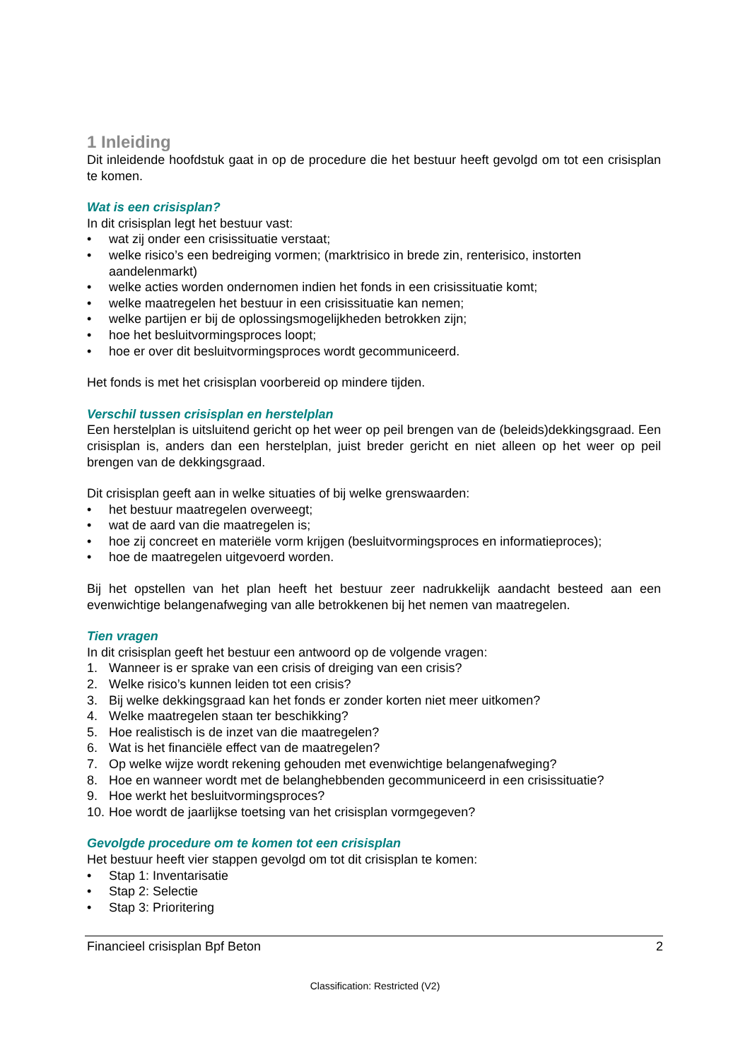1 Inleiding
Dit inleidende hoofdstuk gaat in op de procedure die het bestuur heeft gevolgd om tot een crisisplan te komen.
Wat is een crisisplan?
In dit crisisplan legt het bestuur vast:
• wat zij onder een crisissituatie verstaat;
• welke risico’s een bedreiging vormen; (marktrisico in brede zin, renterisico, instorten aandelenmarkt)
• welke acties worden ondernomen indien het fonds in een crisissituatie komt;
• welke maatregelen het bestuur in een crisissituatie kan nemen;
• welke partijen er bij de oplossingsmogelijkheden betrokken zijn;
• hoe het besluitvormingsproces loopt;
• hoe er over dit besluitvormingsproces wordt gecommuniceerd.
Het fonds is met het crisisplan voorbereid op mindere tijden.
Verschil tussen crisisplan en herstelplan
Een herstelplan is uitsluitend gericht op het weer op peil brengen van de (beleids)dekkingsgraad. Een crisisplan is, anders dan een herstelplan, juist breder gericht en niet alleen op het weer op peil brengen van de dekkingsgraad.
Dit crisisplan geeft aan in welke situaties of bij welke grenswaarden:
• het bestuur maatregelen overweegt;
• wat de aard van die maatregelen is;
• hoe zij concreet en materiële vorm krijgen (besluitvormingsproces en informatieproces);
• hoe de maatregelen uitgevoerd worden.
Bij het opstellen van het plan heeft het bestuur zeer nadrukkelijk aandacht besteed aan een evenwichtige belangenafweging van alle betrokkenen bij het nemen van maatregelen.
Tien vragen
In dit crisisplan geeft het bestuur een antwoord op de volgende vragen:
1. Wanneer is er sprake van een crisis of dreiging van een crisis?
2. Welke risico’s kunnen leiden tot een crisis?
3. Bij welke dekkingsgraad kan het fonds er zonder korten niet meer uitkomen?
4. Welke maatregelen staan ter beschikking?
5. Hoe realistisch is de inzet van die maatregelen?
6. Wat is het financiële effect van de maatregelen?
7. Op welke wijze wordt rekening gehouden met evenwichtige belangenafweging?
8. Hoe en wanneer wordt met de belanghebbenden gecommuniceerd in een crisissituatie?
9. Hoe werkt het besluitvormingsproces?
10. Hoe wordt de jaarlijkse toetsing van het crisisplan vormgegeven?
Gevolgde procedure om te komen tot een crisisplan
Het bestuur heeft vier stappen gevolgd om tot dit crisisplan te komen:
• Stap 1: Inventarisatie
• Stap 2: Selectie
• Stap 3: Prioritering
Financieel crisisplan Bpf Beton 2
Classification: Restricted (V2)